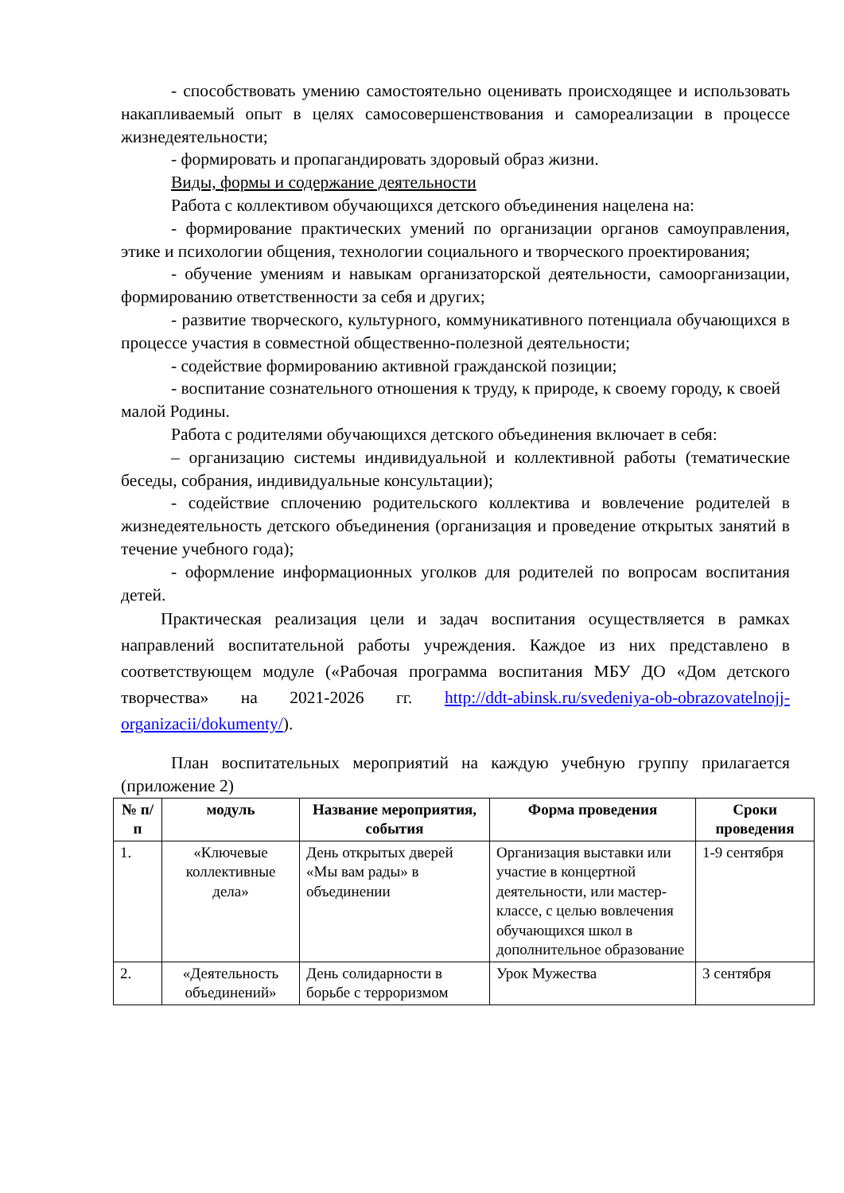- способствовать умению самостоятельно оценивать происходящее и использовать накапливаемый опыт в целях самосовершенствования и самореализации в процессе жизнедеятельности;
- формировать и пропагандировать здоровый образ жизни.
Виды, формы и содержание деятельности
Работа с коллективом обучающихся детского объединения нацелена на:
- формирование практических умений по организации органов самоуправления, этике и психологии общения, технологии социального и творческого проектирования;
- обучение умениям и навыкам организаторской деятельности, самоорганизации, формированию ответственности за себя и других;
- развитие творческого, культурного, коммуникативного потенциала обучающихся в процессе участия в совместной общественно-полезной деятельности;
- содействие формированию активной гражданской позиции;
- воспитание сознательного отношения к труду, к природе, к своему городу, к своей малой Родины.
Работа с родителями обучающихся детского объединения включает в себя:
– организацию системы индивидуальной и коллективной работы (тематические беседы, собрания, индивидуальные консультации);
- содействие сплочению родительского коллектива и вовлечение родителей в жизнедеятельность детского объединения (организация и проведение открытых занятий в течение учебного года);
- оформление информационных уголков для родителей по вопросам воспитания детей.
Практическая реализация цели и задач воспитания осуществляется в рамках направлений воспитательной работы учреждения. Каждое из них представлено в соответствующем модуле («Рабочая программа воспитания МБУ ДО «Дом детского творчества» на 2021-2026 гг. http://ddt-abinsk.ru/svedeniya-ob-obrazovatelnojj-organizacii/dokumenty/).
План воспитательных мероприятий на каждую учебную группу прилагается (приложение 2)
| № п/п | модуль | Название мероприятия, события | Форма проведения | Сроки проведения |
| --- | --- | --- | --- | --- |
| 1. | «Ключевые коллективные дела» | День открытых дверей «Мы вам рады» в объединении | Организация выставки или участие в концертной деятельности, или мастер-классе, с целью вовлечения обучающихся школ в дополнительное образование | 1-9 сентября |
| 2. | «Деятельность объединений» | День солидарности в борьбе с терроризмом | Урок Мужества | 3 сентября |